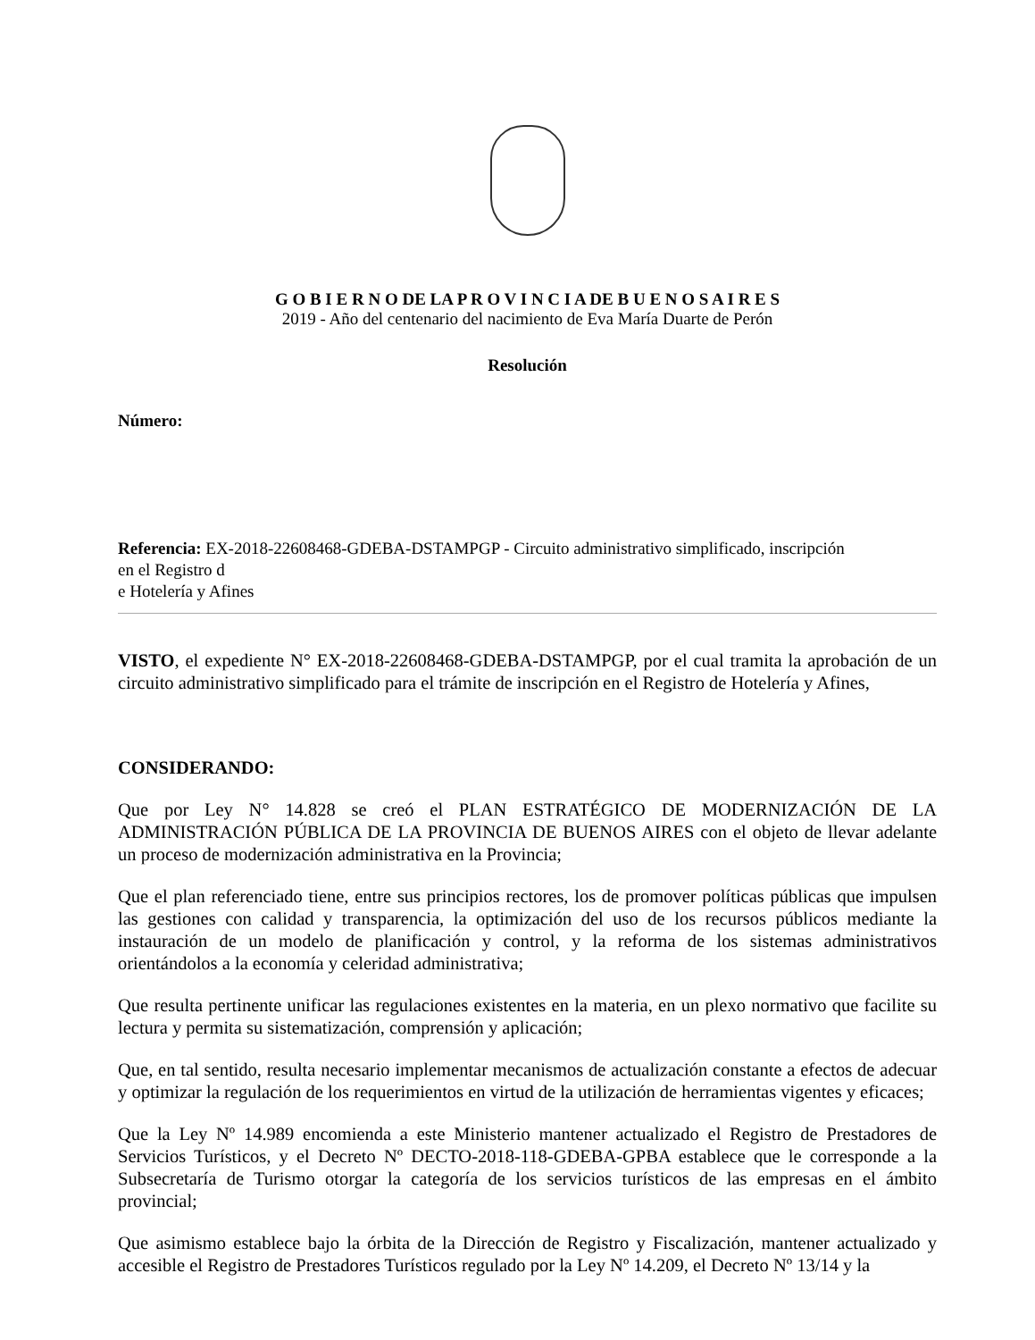G O B I E R N O DE LA P R O V I N C I A DE B U E N O S A I R E S
2019 - Año del centenario del nacimiento de Eva María Duarte de Perón
Resolución
Número:
Referencia: EX-2018-22608468-GDEBA-DSTAMPGP - Circuito administrativo simplificado, inscripción
en el Registro d
e Hotelería y Afines
VISTO, el expediente N° EX-2018-22608468-GDEBA-DSTAMPGP, por el cual tramita la aprobación de un circuito administrativo simplificado para el trámite de inscripción en el Registro de Hotelería y Afines,
CONSIDERANDO:
Que por Ley N° 14.828 se creó el PLAN ESTRATÉGICO DE MODERNIZACIÓN DE LA ADMINISTRACIÓN PÚBLICA DE LA PROVINCIA DE BUENOS AIRES con el objeto de llevar adelante un proceso de modernización administrativa en la Provincia;
Que el plan referenciado tiene, entre sus principios rectores, los de promover políticas públicas que impulsen las gestiones con calidad y transparencia, la optimización del uso de los recursos públicos mediante la instauración de un modelo de planificación y control, y la reforma de los sistemas administrativos orientándolos a la economía y celeridad administrativa;
Que resulta pertinente unificar las regulaciones existentes en la materia, en un plexo normativo que facilite su lectura y permita su sistematización, comprensión y aplicación;
Que, en tal sentido, resulta necesario implementar mecanismos de actualización constante a efectos de adecuar y optimizar la regulación de los requerimientos en virtud de la utilización de herramientas vigentes y eficaces;
Que la Ley Nº 14.989 encomienda a este Ministerio mantener actualizado el Registro de Prestadores de Servicios Turísticos, y el Decreto Nº DECTO-2018-118-GDEBA-GPBA establece que le corresponde a la Subsecretaría de Turismo otorgar la categoría de los servicios turísticos de las empresas en el ámbito provincial;
Que asimismo establece bajo la órbita de la Dirección de Registro y Fiscalización, mantener actualizado y accesible el Registro de Prestadores Turísticos regulado por la Ley Nº 14.209, el Decreto Nº 13/14 y la